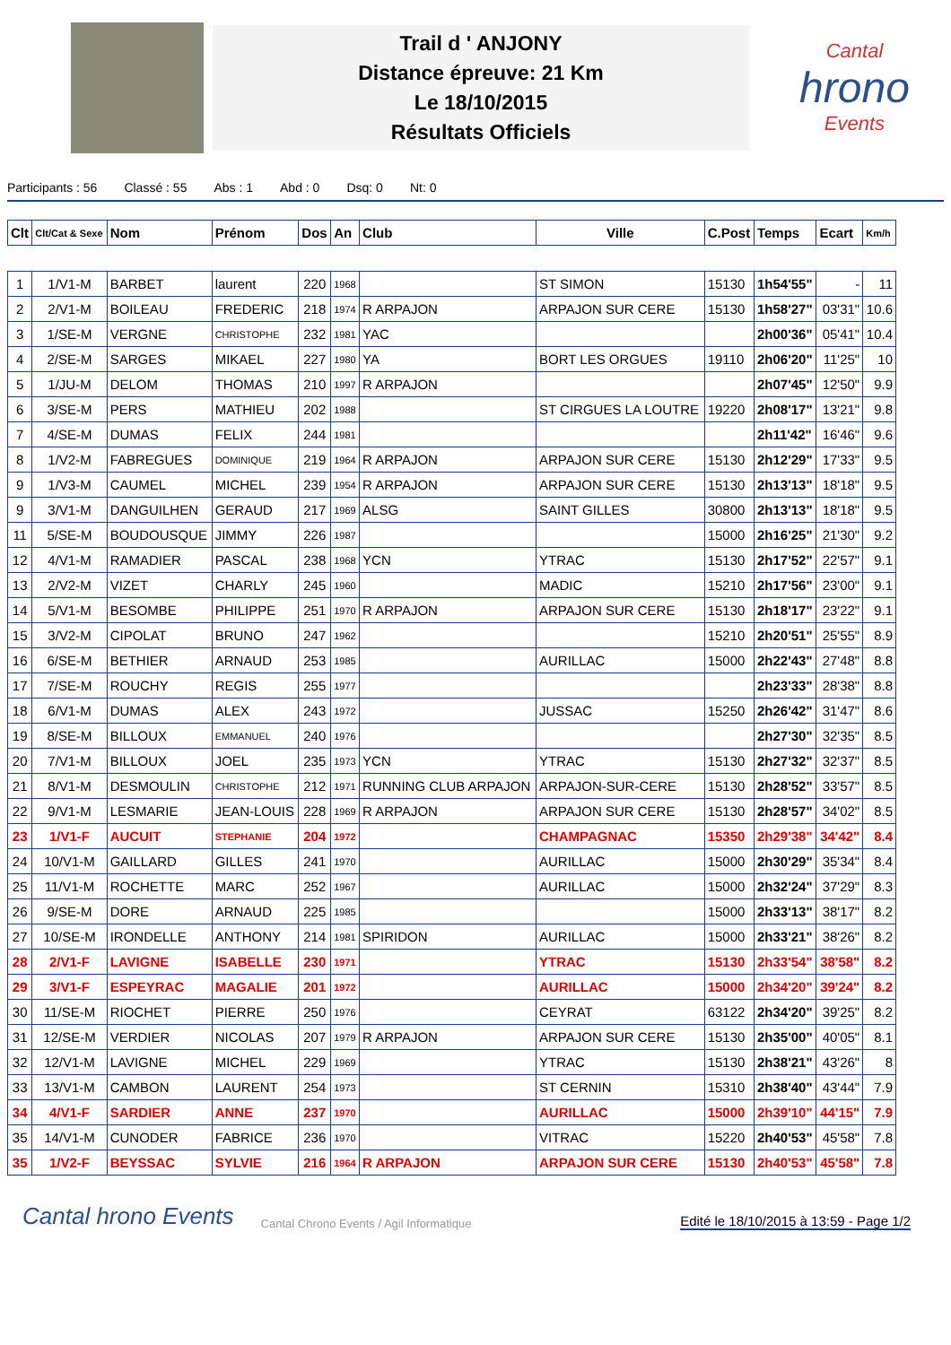Trail d ' ANJONY
Distance épreuve: 21 Km
Le 18/10/2015
Résultats Officiels
Cantal
hrono
Events
Participants : 56 Classé : 55 Abs : 1 Abd : 0 Dsq: 0 Nt: 0
| Clt | Clt/Cat & Sexe | Nom | Prénom | Dos | An | Club | Ville | C.Post | Temps | Ecart | Km/h |
| --- | --- | --- | --- | --- | --- | --- | --- | --- | --- | --- | --- |
| 1 | 1/V1-M | BARBET | laurent | 220 | 1968 | | ST SIMON | 15130 | 1h54'55" | - | 11 |
| 2 | 2/V1-M | BOILEAU | FREDERIC | 218 | 1974 | R ARPAJON | ARPAJON SUR CERE | 15130 | 1h58'27" | 03'31" | 10.6 |
| 3 | 1/SE-M | VERGNE | CHRISTOPHE | 232 | 1981 | YAC | | | 2h00'36" | 05'41" | 10.4 |
| 4 | 2/SE-M | SARGES | MIKAEL | 227 | 1980 | YA | BORT LES ORGUES | 19110 | 2h06'20" | 11'25" | 10 |
| 5 | 1/JU-M | DELOM | THOMAS | 210 | 1997 | R ARPAJON | | | 2h07'45" | 12'50" | 9.9 |
| 6 | 3/SE-M | PERS | MATHIEU | 202 | 1988 | | ST CIRGUES LA LOUTRE | 19220 | 2h08'17" | 13'21" | 9.8 |
| 7 | 4/SE-M | DUMAS | FELIX | 244 | 1981 | | | | 2h11'42" | 16'46" | 9.6 |
| 8 | 1/V2-M | FABREGUES | DOMINIQUE | 219 | 1964 | R ARPAJON | ARPAJON SUR CERE | 15130 | 2h12'29" | 17'33" | 9.5 |
| 9 | 1/V3-M | CAUMEL | MICHEL | 239 | 1954 | R ARPAJON | ARPAJON SUR CERE | 15130 | 2h13'13" | 18'18" | 9.5 |
| 9 | 3/V1-M | DANGUILHEN | GERAUD | 217 | 1969 | ALSG | SAINT GILLES | 30800 | 2h13'13" | 18'18" | 9.5 |
| 11 | 5/SE-M | BOUDOUSQUE | JIMMY | 226 | 1987 | | | 15000 | 2h16'25" | 21'30" | 9.2 |
| 12 | 4/V1-M | RAMADIER | PASCAL | 238 | 1968 | YCN | YTRAC | 15130 | 2h17'52" | 22'57" | 9.1 |
| 13 | 2/V2-M | VIZET | CHARLY | 245 | 1960 | | MADIC | 15210 | 2h17'56" | 23'00" | 9.1 |
| 14 | 5/V1-M | BESOMBE | PHILIPPE | 251 | 1970 | R ARPAJON | ARPAJON SUR CERE | 15130 | 2h18'17" | 23'22" | 9.1 |
| 15 | 3/V2-M | CIPOLAT | BRUNO | 247 | 1962 | | | 15210 | 2h20'51" | 25'55" | 8.9 |
| 16 | 6/SE-M | BETHIER | ARNAUD | 253 | 1985 | | AURILLAC | 15000 | 2h22'43" | 27'48" | 8.8 |
| 17 | 7/SE-M | ROUCHY | REGIS | 255 | 1977 | | | | 2h23'33" | 28'38" | 8.8 |
| 18 | 6/V1-M | DUMAS | ALEX | 243 | 1972 | | JUSSAC | 15250 | 2h26'42" | 31'47" | 8.6 |
| 19 | 8/SE-M | BILLOUX | EMMANUEL | 240 | 1976 | | | | 2h27'30" | 32'35" | 8.5 |
| 20 | 7/V1-M | BILLOUX | JOEL | 235 | 1973 | YCN | YTRAC | 15130 | 2h27'32" | 32'37" | 8.5 |
| 21 | 8/V1-M | DESMOULIN | CHRISTOPHE | 212 | 1971 | RUNNING CLUB ARPAJON | ARPAJON-SUR-CERE | 15130 | 2h28'52" | 33'57" | 8.5 |
| 22 | 9/V1-M | LESMARIE | JEAN-LOUIS | 228 | 1969 | R ARPAJON | ARPAJON SUR CERE | 15130 | 2h28'57" | 34'02" | 8.5 |
| 23 | 1/V1-F | AUCUIT | STEPHANIE | 204 | 1972 | | CHAMPAGNAC | 15350 | 2h29'38" | 34'42" | 8.4 |
| 24 | 10/V1-M | GAILLARD | GILLES | 241 | 1970 | | AURILLAC | 15000 | 2h30'29" | 35'34" | 8.4 |
| 25 | 11/V1-M | ROCHETTE | MARC | 252 | 1967 | | AURILLAC | 15000 | 2h32'24" | 37'29" | 8.3 |
| 26 | 9/SE-M | DORE | ARNAUD | 225 | 1985 | | | 15000 | 2h33'13" | 38'17" | 8.2 |
| 27 | 10/SE-M | IRONDELLE | ANTHONY | 214 | 1981 | SPIRIDON | AURILLAC | 15000 | 2h33'21" | 38'26" | 8.2 |
| 28 | 2/V1-F | LAVIGNE | ISABELLE | 230 | 1971 | | YTRAC | 15130 | 2h33'54" | 38'58" | 8.2 |
| 29 | 3/V1-F | ESPEYRAC | MAGALIE | 201 | 1972 | | AURILLAC | 15000 | 2h34'20" | 39'24" | 8.2 |
| 30 | 11/SE-M | RIOCHET | PIERRE | 250 | 1976 | | CEYRAT | 63122 | 2h34'20" | 39'25" | 8.2 |
| 31 | 12/SE-M | VERDIER | NICOLAS | 207 | 1979 | R ARPAJON | ARPAJON SUR CERE | 15130 | 2h35'00" | 40'05" | 8.1 |
| 32 | 12/V1-M | LAVIGNE | MICHEL | 229 | 1969 | | YTRAC | 15130 | 2h38'21" | 43'26" | 8 |
| 33 | 13/V1-M | CAMBON | LAURENT | 254 | 1973 | | ST CERNIN | 15310 | 2h38'40" | 43'44" | 7.9 |
| 34 | 4/V1-F | SARDIER | ANNE | 237 | 1970 | | AURILLAC | 15000 | 2h39'10" | 44'15" | 7.9 |
| 35 | 14/V1-M | CUNODER | FABRICE | 236 | 1970 | | VITRAC | 15220 | 2h40'53" | 45'58" | 7.8 |
| 35 | 1/V2-F | BEYSSAC | SYLVIE | 216 | 1964 | R ARPAJON | ARPAJON SUR CERE | 15130 | 2h40'53" | 45'58" | 7.8 |
Cantal hrono Events Cantal Chrono Events / Agil Informatique
Edité le 18/10/2015 à 13:59 - Page 1/2